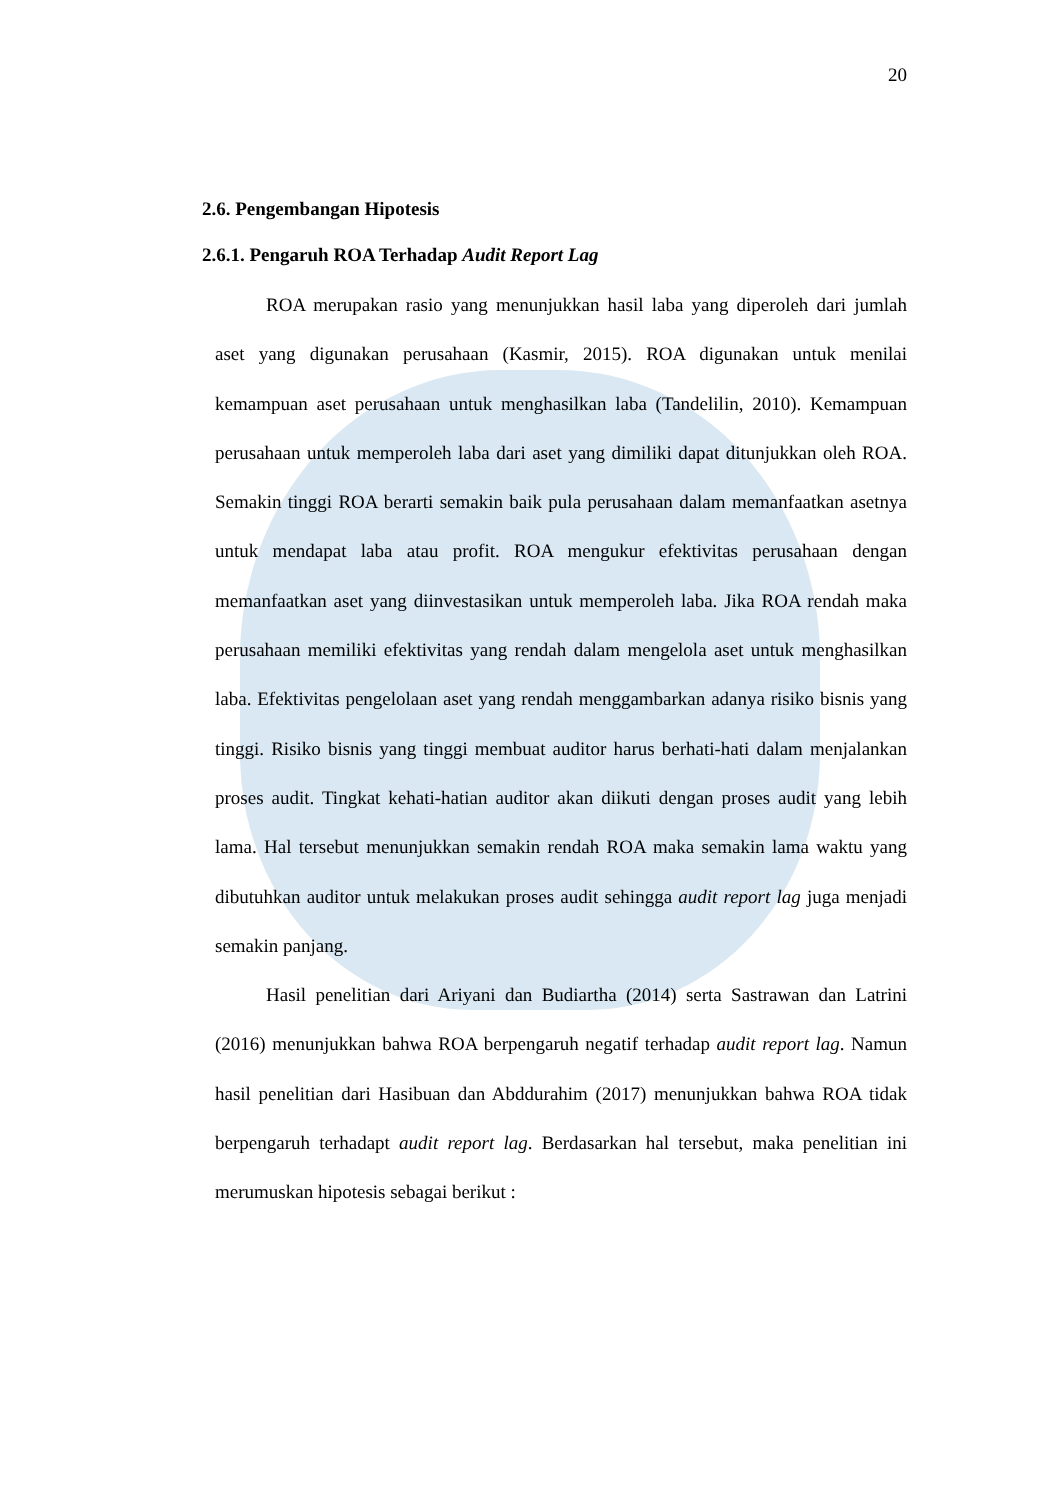20
2.6. Pengembangan Hipotesis
2.6.1. Pengaruh ROA Terhadap Audit Report Lag
ROA merupakan rasio yang menunjukkan hasil laba yang diperoleh dari jumlah aset yang digunakan perusahaan (Kasmir, 2015). ROA digunakan untuk menilai kemampuan aset perusahaan untuk menghasilkan laba (Tandelilin, 2010). Kemampuan perusahaan untuk memperoleh laba dari aset yang dimiliki dapat ditunjukkan oleh ROA. Semakin tinggi ROA berarti semakin baik pula perusahaan dalam memanfaatkan asetnya untuk mendapat laba atau profit. ROA mengukur efektivitas perusahaan dengan memanfaatkan aset yang diinvestasikan untuk memperoleh laba. Jika ROA rendah maka perusahaan memiliki efektivitas yang rendah dalam mengelola aset untuk menghasilkan laba. Efektivitas pengelolaan aset yang rendah menggambarkan adanya risiko bisnis yang tinggi. Risiko bisnis yang tinggi membuat auditor harus berhati-hati dalam menjalankan proses audit. Tingkat kehati-hatian auditor akan diikuti dengan proses audit yang lebih lama. Hal tersebut menunjukkan semakin rendah ROA maka semakin lama waktu yang dibutuhkan auditor untuk melakukan proses audit sehingga audit report lag juga menjadi semakin panjang.
Hasil penelitian dari Ariyani dan Budiartha (2014) serta Sastrawan dan Latrini (2016) menunjukkan bahwa ROA berpengaruh negatif terhadap audit report lag. Namun hasil penelitian dari Hasibuan dan Abddurahim (2017) menunjukkan bahwa ROA tidak berpengaruh terhadapt audit report lag. Berdasarkan hal tersebut, maka penelitian ini merumuskan hipotesis sebagai berikut :